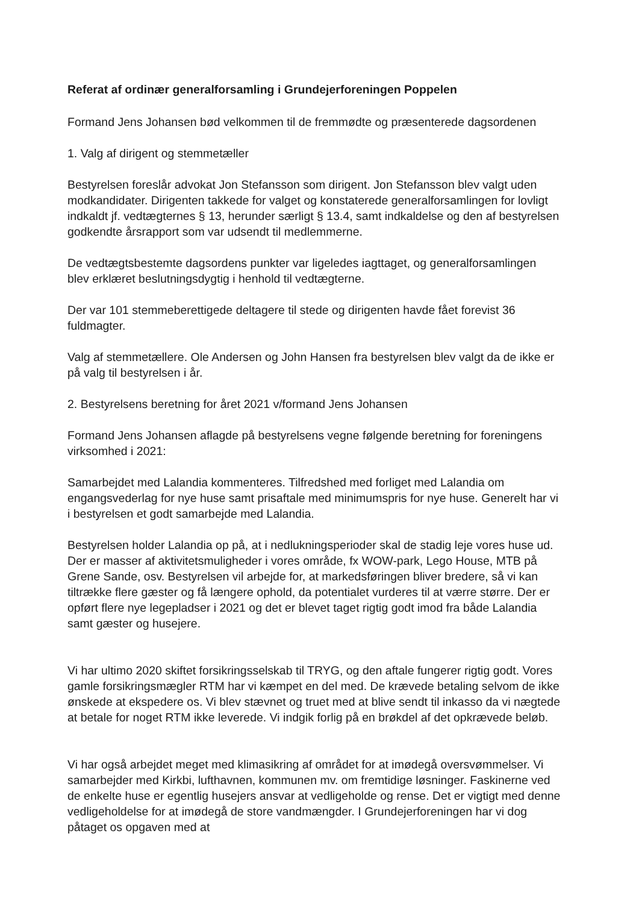Referat af ordinær generalforsamling i Grundejerforeningen Poppelen
Formand Jens Johansen bød velkommen til de fremmødte og præsenterede dagsordenen
1. Valg af dirigent og stemmetæller
Bestyrelsen foreslår advokat Jon Stefansson som dirigent. Jon Stefansson blev valgt uden modkandidater. Dirigenten takkede for valget og konstaterede generalforsamlingen for lovligt indkaldt jf. vedtægternes § 13, herunder særligt § 13.4, samt indkaldelse og den af bestyrelsen godkendte årsrapport som var udsendt til medlemmerne.
De vedtægtsbestemte dagsordens punkter var ligeledes iagttaget, og generalforsamlingen blev erklæret beslutningsdygtig i henhold til vedtægterne.
Der var 101 stemmeberettigede deltagere til stede og dirigenten havde fået forevist 36 fuldmagter.
Valg af stemmetællere. Ole Andersen og John Hansen fra bestyrelsen blev valgt da de ikke er på valg til bestyrelsen i år.
2. Bestyrelsens beretning for året 2021 v/formand Jens Johansen
Formand Jens Johansen aflagde på bestyrelsens vegne følgende beretning for foreningens virksomhed i 2021:
Samarbejdet med Lalandia kommenteres. Tilfredshed med forliget med Lalandia om engangsvederlag for nye huse samt prisaftale med minimumspris for nye huse. Generelt har vi i bestyrelsen et godt samarbejde med Lalandia.
Bestyrelsen holder Lalandia op på, at i nedlukningsperioder skal de stadig leje vores huse ud. Der er masser af aktivitetsmuligheder i vores område, fx WOW-park, Lego House, MTB på Grene Sande, osv. Bestyrelsen vil arbejde for, at markedsføringen bliver bredere, så vi kan tiltrække flere gæster og få længere ophold, da potentialet vurderes til at værre større. Der er opført flere nye legepladser i 2021 og det er blevet taget rigtig godt imod fra både Lalandia samt gæster og husejere.
Vi har ultimo 2020 skiftet forsikringsselskab til TRYG, og den aftale fungerer rigtig godt. Vores gamle forsikringsmægler RTM har vi kæmpet en del med. De krævede betaling selvom de ikke ønskede at ekspedere os. Vi blev stævnet og truet med at blive sendt til inkasso da vi nægtede at betale for noget RTM ikke leverede. Vi indgik forlig på en brøkdel af det opkrævede beløb.
Vi har også arbejdet meget med klimasikring af området for at imødegå oversvømmelser. Vi samarbejder med Kirkbi, lufthavnen, kommunen mv. om fremtidige løsninger. Faskinerne ved de enkelte huse er egentlig husejers ansvar at vedligeholde og rense. Det er vigtigt med denne vedligeholdelse for at imødegå de store vandmængder. I Grundejerforeningen har vi dog påtaget os opgaven med at